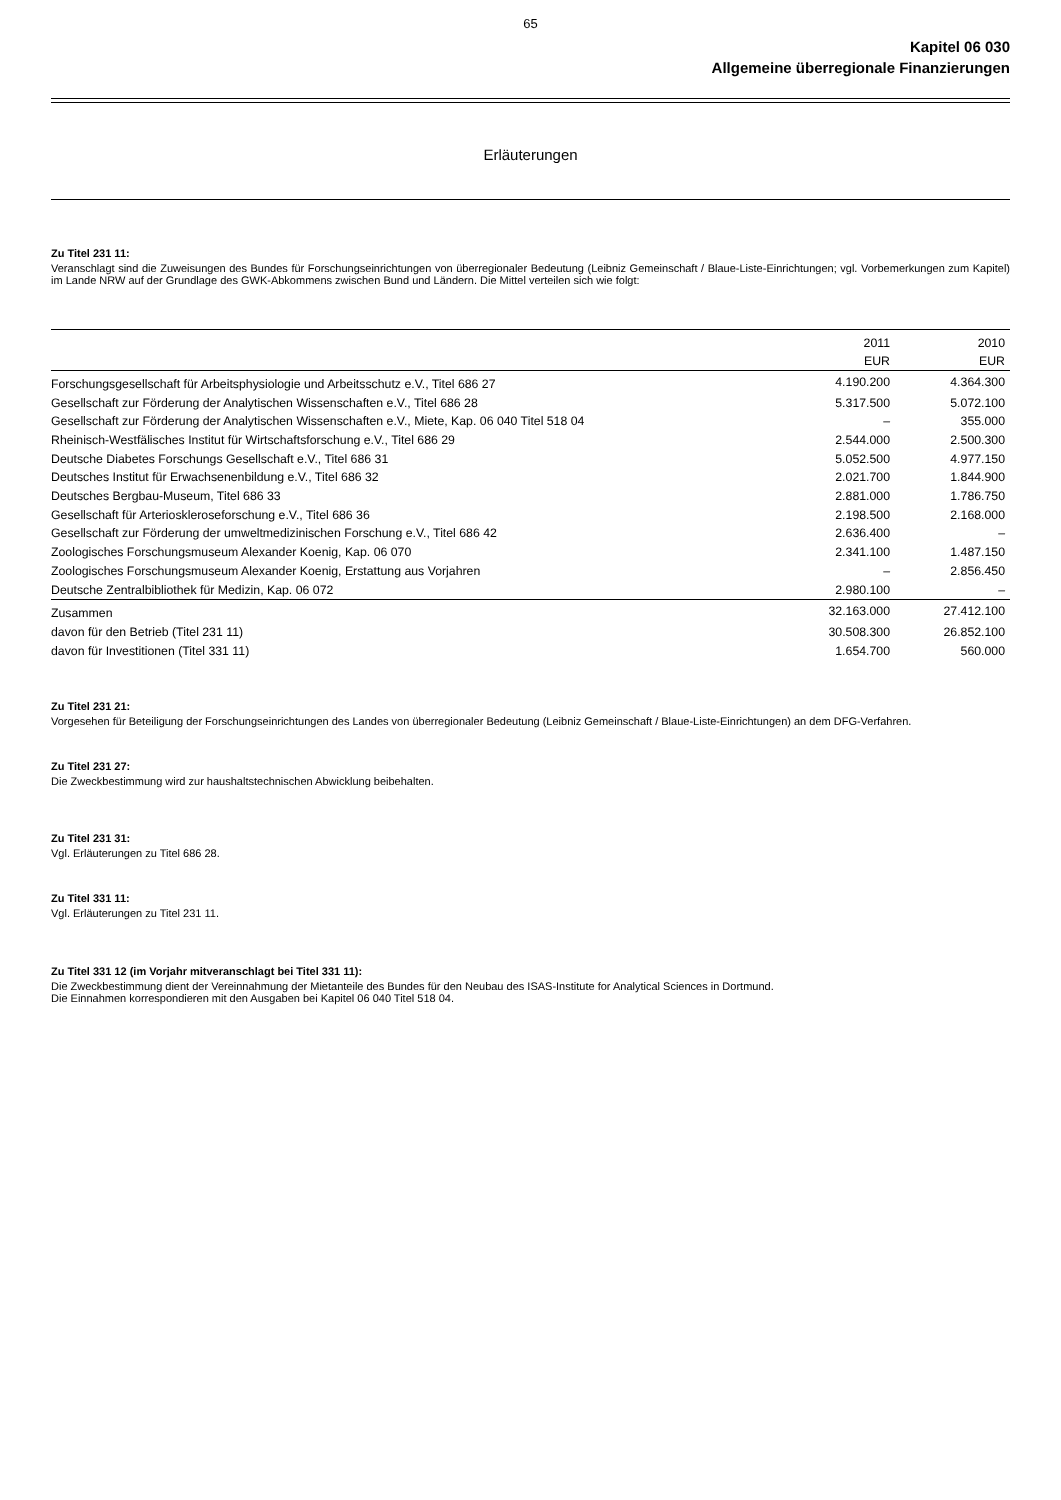65
Kapitel 06 030
Allgemeine überregionale Finanzierungen
Erläuterungen
Zu Titel 231 11:
Veranschlagt sind die Zuweisungen des Bundes für Forschungseinrichtungen von überregionaler Bedeutung (Leibniz Gemeinschaft / Blaue-Liste-Einrichtungen; vgl. Vorbemerkungen zum Kapitel) im Lande NRW auf der Grundlage des GWK-Abkommens zwischen Bund und Ländern. Die Mittel verteilen sich wie folgt:
| | 2011 | 2010 |
| --- | --- | --- |
| | EUR | EUR |
| Forschungsgesellschaft für Arbeitsphysiologie und Arbeitsschutz e.V., Titel 686 27 | 4.190.200 | 4.364.300 |
| Gesellschaft zur Förderung der Analytischen Wissenschaften e.V., Titel 686 28 | 5.317.500 | 5.072.100 |
| Gesellschaft zur Förderung der Analytischen Wissenschaften e.V., Miete, Kap. 06 040 Titel 518 04 | – | 355.000 |
| Rheinisch-Westfälisches Institut für Wirtschaftsforschung e.V., Titel 686 29 | 2.544.000 | 2.500.300 |
| Deutsche Diabetes Forschungs Gesellschaft e.V., Titel 686 31 | 5.052.500 | 4.977.150 |
| Deutsches Institut für Erwachsenenbildung e.V., Titel 686 32 | 2.021.700 | 1.844.900 |
| Deutsches Bergbau-Museum, Titel 686 33 | 2.881.000 | 1.786.750 |
| Gesellschaft für Arterioskleroseforschung e.V., Titel 686 36 | 2.198.500 | 2.168.000 |
| Gesellschaft zur Förderung der umweltmedizinischen Forschung e.V., Titel 686 42 | 2.636.400 | – |
| Zoologisches Forschungsmuseum Alexander Koenig, Kap. 06 070 | 2.341.100 | 1.487.150 |
| Zoologisches Forschungsmuseum Alexander Koenig, Erstattung aus Vorjahren | – | 2.856.450 |
| Deutsche Zentralbibliothek für Medizin, Kap. 06 072 | 2.980.100 | – |
| Zusammen | 32.163.000 | 27.412.100 |
| davon für den Betrieb (Titel 231 11) | 30.508.300 | 26.852.100 |
| davon für Investitionen (Titel 331 11) | 1.654.700 | 560.000 |
Zu Titel 231 21:
Vorgesehen für Beteiligung der Forschungseinrichtungen des Landes von überregionaler Bedeutung (Leibniz Gemeinschaft / Blaue-Liste-Einrichtungen) an dem DFG-Verfahren.
Zu Titel 231 27:
Die Zweckbestimmung wird zur haushaltstechnischen Abwicklung beibehalten.
Zu Titel 231 31:
Vgl. Erläuterungen zu Titel 686 28.
Zu Titel 331 11:
Vgl. Erläuterungen zu Titel 231 11.
Zu Titel 331 12 (im Vorjahr mitveranschlagt bei Titel 331 11):
Die Zweckbestimmung dient der Vereinnahmung der Mietanteile des Bundes für den Neubau des ISAS-Institute for Analytical Sciences in Dortmund.
Die Einnahmen korrespondieren mit den Ausgaben bei Kapitel 06 040 Titel 518 04.